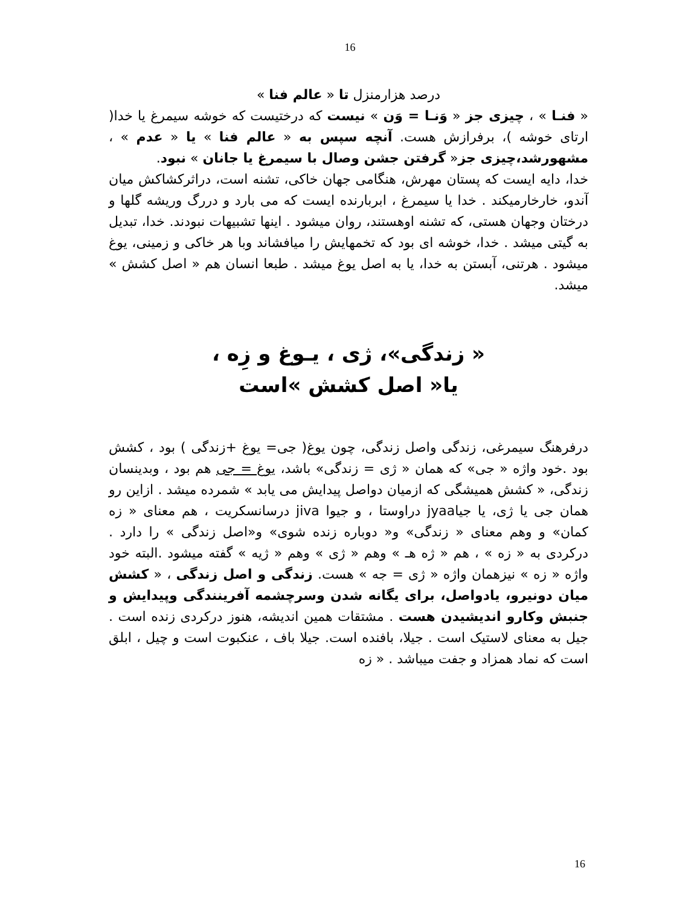16
درصد هزارمنزل تا « عالم فنا »
« فنـا » ، چیزی جز « وَنـا = وَن » نیست که درختیست که خوشه سیمرغ یا خدا( ارتای خوشه )، برفرازش هست. آنچه سپس به « عالم فنا » یا « عدم » ، مشهورشد،چیزی جز« گرفتن جشن وصال با سیمرغ یا جانان » نبود.
خدا، دایه ایست که پستان مهرش، هنگامی جهان خاکی، تشنه است، دراثرکشاکش میان آندو، خارخارمیکند . خدا یا سیمرغ ، ابربارنده ایست که می بارد و دررگ وریشه گلها و درختان وجهان هستی، که تشنه اوهستند، روان میشود . اینها تشبیهات نبودند. خدا، تبدیل به گیتی میشد . خدا، خوشه ای بود که تخمهایش را میافشاند وبا هر خاکی و زمینی، یوغ میشود . هرتنی، آبستن به خدا، یا به اصل یوغ میشد . طبعا انسان هم « اصل کشش » میشد.
« زندگی»، ژی ، یـوغ و زِه ،
یا« اصل کشش »است
درفرهنگ سیمرغی، زندگی واصل زندگی، چون یوغ( جی= یوغ +زندگی ) بود ، کشش بود .خود واژه « جی» که همان « ژی = زندگی» باشد، یوغ = جی هم بود ، وبدینسان زندگی، « کشش همیشگی که ازمیان دواصل پیدایش می یابد » شمرده میشد . ازاین رو همان جی یا ژی، یا جیاjyaa دراوستا ، و جیوا jiva درسانسکریت ، هم معنای « زه کمان» و وهم معنای « زندگی» و« دوباره زنده شوی» و«اصل زندگی » را دارد . درکردی به « زه » ، هم « ژه هـ » وهم « ژی » وهم « ژیه » گفته میشود .البته خود واژه « زه » نیزهمان واژه « ژی = جه » هست. زندگی و اصل زندگی ، « کشش میان دونیرو، یادواصل، برای یگانه شدن وسرچشمه آفرینندگی وپیدایش و جنبش وکارو اندیشیدن هست . مشتقات همین اندیشه، هنوز درکردی زنده است . جیل به معنای لاستیک است . جیلا، بافنده است. جیلا باف ، عنکبوت است و چیل ، ابلق است که نماد همزاد و جفت میباشد . « زه
16